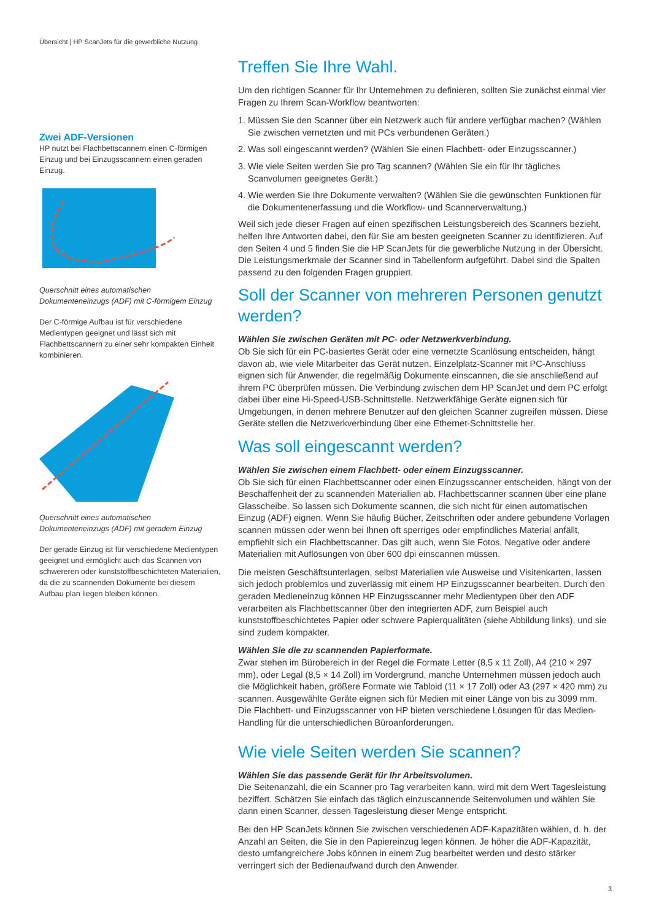Übersicht | HP ScanJets für die gewerbliche Nutzung
Zwei ADF-Versionen
HP nutzt bei Flachbettscannern einen C-förmigen Einzug und bei Einzugsscannern einen geraden Einzug.
Querschnitt eines automatischen Dokumenteneinzugs (ADF) mit C-förmigem Einzug
Der C-förmige Aufbau ist für verschiedene Medientypen geeignet und lässt sich mit Flachbettscannern zu einer sehr kompakten Einheit kombinieren.
Querschnitt eines automatischen Dokumenteneinzugs (ADF) mit geradem Einzug
Der gerade Einzug ist für verschiedene Medientypen geeignet und ermöglicht auch das Scannen von schwereren oder kunststoffbeschichteten Materialien, da die zu scannenden Dokumente bei diesem Aufbau plan liegen bleiben können.
Treffen Sie Ihre Wahl.
Um den richtigen Scanner für Ihr Unternehmen zu definieren, sollten Sie zunächst einmal vier Fragen zu Ihrem Scan-Workflow beantworten:
1. Müssen Sie den Scanner über ein Netzwerk auch für andere verfügbar machen? (Wählen Sie zwischen vernetzten und mit PCs verbundenen Geräten.)
2. Was soll eingescannt werden? (Wählen Sie einen Flachbett- oder Einzugsscanner.)
3. Wie viele Seiten werden Sie pro Tag scannen? (Wählen Sie ein für Ihr tägliches Scanvolumen geeignetes Gerät.)
4. Wie werden Sie Ihre Dokumente verwalten? (Wählen Sie die gewünschten Funktionen für die Dokumentenerfassung und die Workflow- und Scannerverwaltung.)
Weil sich jede dieser Fragen auf einen spezifischen Leistungsbereich des Scanners bezieht, helfen Ihre Antworten dabei, den für Sie am besten geeigneten Scanner zu identifizieren. Auf den Seiten 4 und 5 finden Sie die HP ScanJets für die gewerbliche Nutzung in der Übersicht. Die Leistungsmerkmale der Scanner sind in Tabellenform aufgeführt. Dabei sind die Spalten passend zu den folgenden Fragen gruppiert.
Soll der Scanner von mehreren Personen genutzt werden?
Wählen Sie zwischen Geräten mit PC- oder Netzwerkverbindung.
Ob Sie sich für ein PC-basiertes Gerät oder eine vernetzte Scanlösung entscheiden, hängt davon ab, wie viele Mitarbeiter das Gerät nutzen. Einzelplatz-Scanner mit PC-Anschluss eignen sich für Anwender, die regelmäßig Dokumente einscannen, die sie anschließend auf ihrem PC überprüfen müssen. Die Verbindung zwischen dem HP ScanJet und dem PC erfolgt dabei über eine Hi-Speed-USB-Schnittstelle. Netzwerkfähige Geräte eignen sich für Umgebungen, in denen mehrere Benutzer auf den gleichen Scanner zugreifen müssen. Diese Geräte stellen die Netzwerkverbindung über eine Ethernet-Schnittstelle her.
Was soll eingescannt werden?
Wählen Sie zwischen einem Flachbett- oder einem Einzugsscanner.
Ob Sie sich für einen Flachbettscanner oder einen Einzugsscanner entscheiden, hängt von der Beschaffenheit der zu scannenden Materialien ab. Flachbettscanner scannen über eine plane Glasscheibe. So lassen sich Dokumente scannen, die sich nicht für einen automatischen Einzug (ADF) eignen. Wenn Sie häufig Bücher, Zeitschriften oder andere gebundene Vorlagen scannen müssen oder wenn bei Ihnen oft sperriges oder empfindliches Material anfällt, empfiehlt sich ein Flachbettscanner. Das gilt auch, wenn Sie Fotos, Negative oder andere Materialien mit Auflösungen von über 600 dpi einscannen müssen.
Die meisten Geschäftsunterlagen, selbst Materialien wie Ausweise und Visitenkarten, lassen sich jedoch problemlos und zuverlässig mit einem HP Einzugsscanner bearbeiten. Durch den geraden Medieneinzug können HP Einzugsscanner mehr Medientypen über den ADF verarbeiten als Flachbettscanner über den integrierten ADF, zum Beispiel auch kunststoffbeschichtetes Papier oder schwere Papierqualitäten (siehe Abbildung links), und sie sind zudem kompakter.
Wählen Sie die zu scannenden Papierformate.
Zwar stehen im Bürobereich in der Regel die Formate Letter (8,5 x 11 Zoll), A4 (210 × 297 mm), oder Legal (8,5 × 14 Zoll) im Vordergrund, manche Unternehmen müssen jedoch auch die Möglichkeit haben, größere Formate wie Tabloid (11 × 17 Zoll) oder A3 (297 × 420 mm) zu scannen. Ausgewählte Geräte eignen sich für Medien mit einer Länge von bis zu 3099 mm. Die Flachbett- und Einzugsscanner von HP bieten verschiedene Lösungen für das Medien-Handling für die unterschiedlichen Büroanforderungen.
Wie viele Seiten werden Sie scannen?
Wählen Sie das passende Gerät für Ihr Arbeitsvolumen.
Die Seitenanzahl, die ein Scanner pro Tag verarbeiten kann, wird mit dem Wert Tagesleistung beziffert. Schätzen Sie einfach das täglich einzuscannende Seitenvolumen und wählen Sie dann einen Scanner, dessen Tagesleistung dieser Menge entspricht.
Bei den HP ScanJets können Sie zwischen verschiedenen ADF-Kapazitäten wählen, d. h. der Anzahl an Seiten, die Sie in den Papiereinzug legen können. Je höher die ADF-Kapazität, desto umfangreichere Jobs können in einem Zug bearbeitet werden und desto stärker verringert sich der Bedienaufwand durch den Anwender.
3